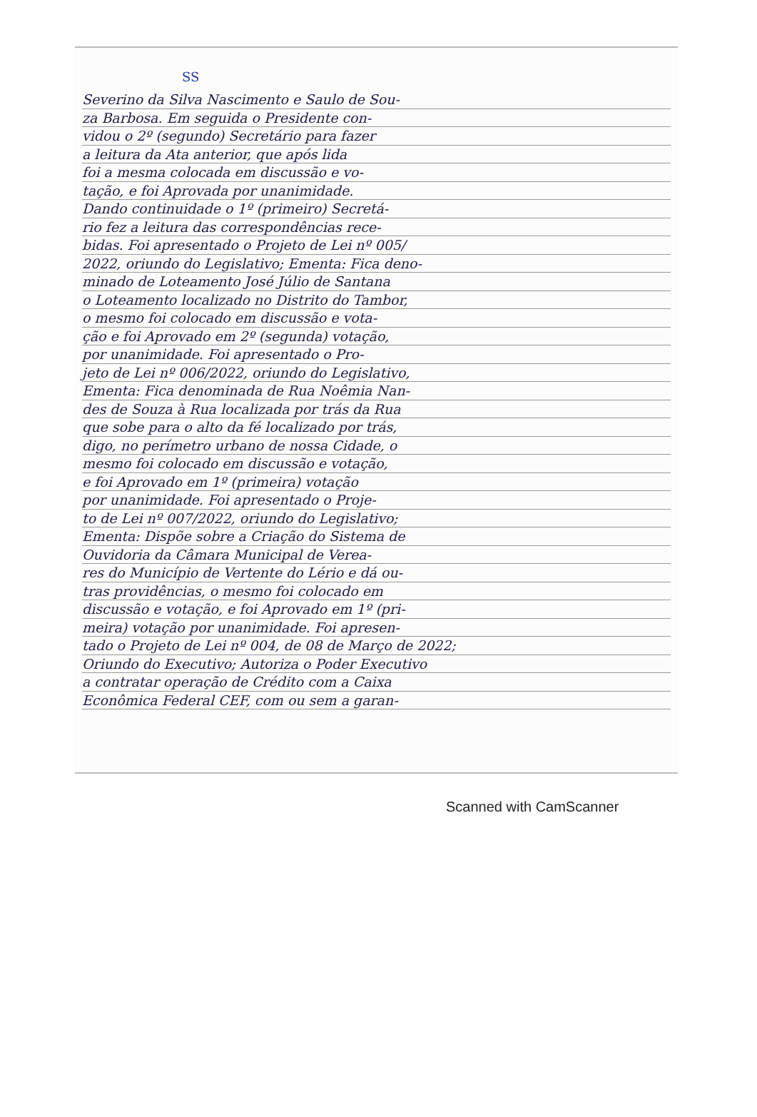SS
Severino da Silva Nascimento e Saulo de Sou-
za Barbosa. Em seguida o Presidente con-
vidou o 2º (segundo) Secretário para fazer
a leitura da Ata anterior, que após lida
foi a mesma colocada em discussão e vo-
tação, e foi Aprovada por unanimidade.
Dando continuidade o 1º (primeiro) Secretá-
rio fez a leitura das correspondências rece-
bidas. Foi apresentado o Projeto de Lei nº 005/
2022, oriundo do Legislativo; Ementa: Fica deno-
minado de Loteamento José Júlio de Santana
o Loteamento localizado no Distrito do Tambor,
o mesmo foi colocado em discussão e vota-
ção e foi Aprovado em 2º (segunda) votação,
por unanimidade. Foi apresentado o Pro-
jeto de Lei nº 006/2022, oriundo do Legislativo,
Ementa: Fica denominada de Rua Noêmia Nan-
des de Souza à Rua localizada por trás da Rua
que sobe para o alto da fé localizado por trás,
digo, no perímetro urbano de nossa Cidade, o
mesmo foi colocado em discussão e votação,
e foi Aprovado em 1º (primeira) votação
por unanimidade. Foi apresentado o Proje-
to de Lei nº 007/2022, oriundo do Legislativo;
Ementa: Dispõe sobre a Criação do Sistema de
Ouvidoria da Câmara Municipal de Verea-
res do Município de Vertente do Lério e dá ou-
tras providências, o mesmo foi colocado em
discussão e votação, e foi Aprovado em 1º (pri-
meira) votação por unanimidade. Foi apresen-
tado o Projeto de Lei nº 004, de 08 de Março de 2022;
Oriundo do Executivo; Autoriza o Poder Executivo
a contratar operação de Crédito com a Caixa
Econômica Federal CEF, com ou sem a garan-
Scanned with CamScanner